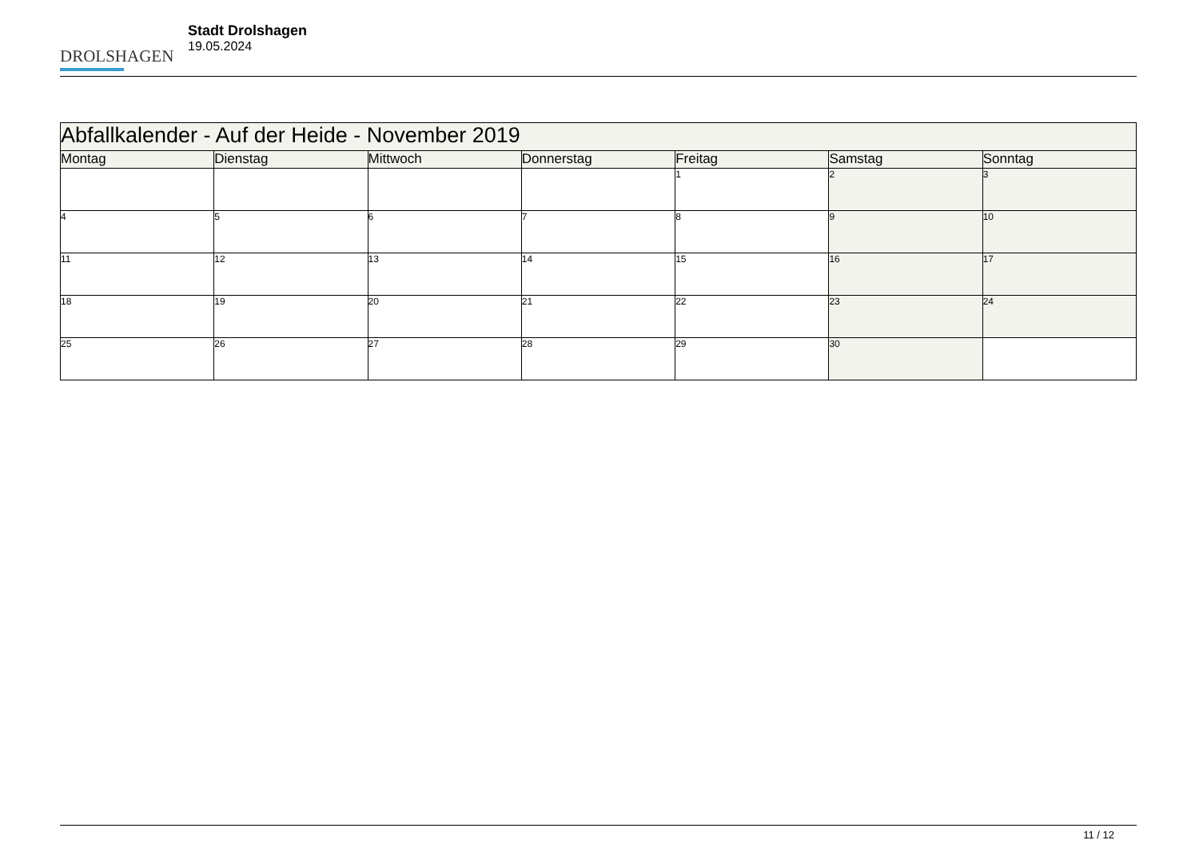DROLSHAGEN
Stadt Drolshagen
19.05.2024
| Abfallkalender - Auf der Heide - November 2019 | | | | | | |
| --- | --- | --- | --- | --- | --- | --- |
| Montag | Dienstag | Mittwoch | Donnerstag | Freitag | Samstag | Sonntag |
| | | | | 1 | 2 | 3 |
| 4 | 5 | 6 | 7 | 8 | 9 | 10 |
| 11 | 12 | 13 | 14 | 15 | 16 | 17 |
| 18 | 19 | 20 | 21 | 22 | 23 | 24 |
| 25 | 26 | 27 | 28 | 29 | 30 | |
11 / 12